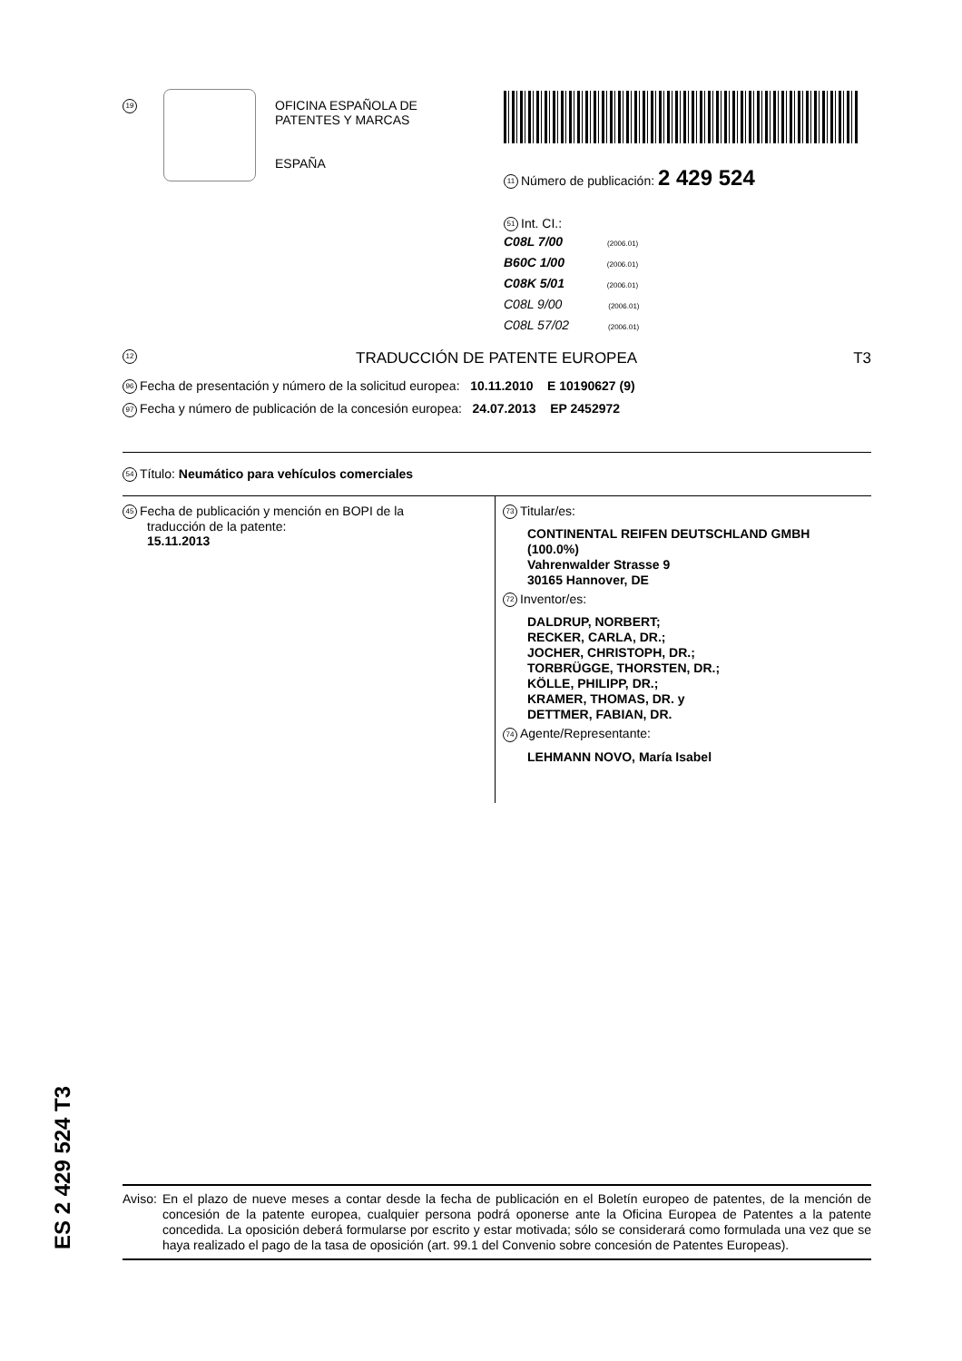19
OFICINA ESPAÑOLA DE
PATENTES Y MARCAS
ESPAÑA
11 Número de publicación: 2 429 524
51 Int. CI.:
C08L 7/00 (2006.01)
B60C 1/00 (2006.01)
C08K 5/01 (2006.01)
C08L 9/00 (2006.01)
C08L 57/02 (2006.01)
12 TRADUCCIÓN DE PATENTE EUROPEA T3
96 Fecha de presentación y número de la solicitud europea: 10.11.2010 E 10190627 (9)
97 Fecha y número de publicación de la concesión europea: 24.07.2013 EP 2452972
54 Título: Neumático para vehículos comerciales
45 Fecha de publicación y mención en BOPI de la
traducción de la patente:
15.11.2013
73 Titular/es:
CONTINENTAL REIFEN DEUTSCHLAND GMBH
(100.0%)
Vahrenwalder Strasse 9
30165 Hannover, DE
72 Inventor/es:
DALDRUP, NORBERT;
RECKER, CARLA, DR.;
JOCHER, CHRISTOPH, DR.;
TORBRÜGGE, THORSTEN, DR.;
KÖLLE, PHILIPP, DR.;
KRAMER, THOMAS, DR. y
DETTMER, FABIAN, DR.
74 Agente/Representante:
LEHMANN NOVO, María Isabel
ES 2 429 524 T3
Aviso: En el plazo de nueve meses a contar desde la fecha de publicación en el Boletín europeo de patentes, de la mención de concesión de la patente europea, cualquier persona podrá oponerse ante la Oficina Europea de Patentes a la patente concedida. La oposición deberá formularse por escrito y estar motivada; sólo se considerará como formulada una vez que se haya realizado el pago de la tasa de oposición (art. 99.1 del Convenio sobre concesión de Patentes Europeas).